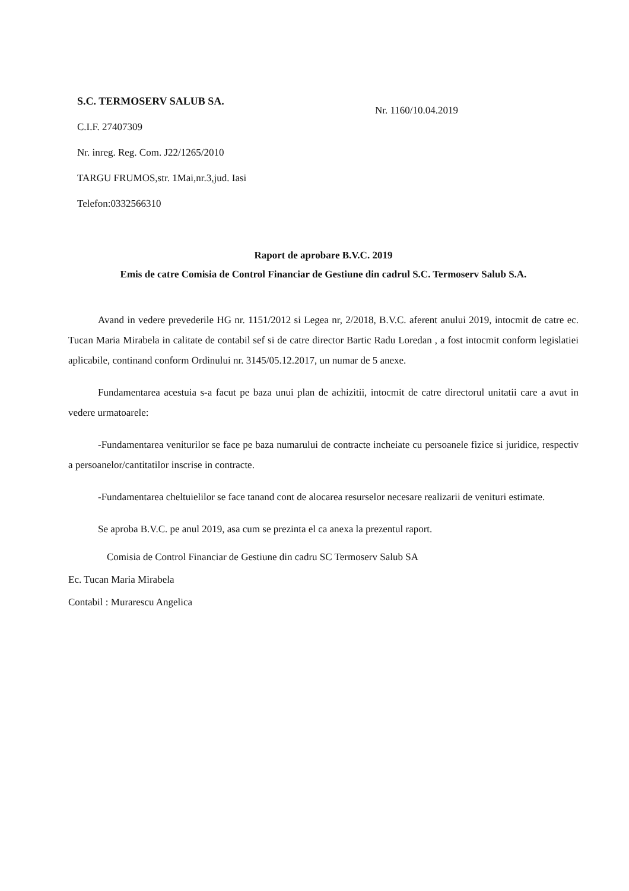S.C. TERMOSERV SALUB SA.
C.I.F. 27407309
Nr. inreg. Reg. Com. J22/1265/2010
TARGU FRUMOS,str. 1Mai,nr.3,jud. Iasi
Telefon:0332566310
Nr. 1160/10.04.2019
Raport de aprobare B.V.C. 2019
Emis de catre Comisia de Control Financiar de Gestiune din cadrul S.C. Termoserv Salub S.A.
Avand in vedere prevederile HG nr. 1151/2012 si Legea nr, 2/2018, B.V.C. aferent anului 2019, intocmit de catre ec. Tucan Maria Mirabela in calitate de contabil sef si de catre director Bartic Radu Loredan , a fost intocmit conform legislatiei aplicabile, continand conform Ordinului nr. 3145/05.12.2017, un numar de 5 anexe.
Fundamentarea acestuia s-a facut pe baza unui plan de achizitii, intocmit de catre directorul unitatii care a avut in vedere urmatoarele:
-Fundamentarea veniturilor se face pe baza numarului de contracte incheiate cu persoanele fizice si juridice, respectiv a persoanelor/cantitatilor inscrise in contracte.
-Fundamentarea cheltuielilor se face tanand cont de alocarea resurselor necesare realizarii de venituri estimate.
Se aproba B.V.C. pe anul 2019, asa cum se prezinta el ca anexa la prezentul raport.
Comisia de Control Financiar de Gestiune din cadru SC Termoserv Salub SA
Ec. Tucan Maria Mirabela
Contabil : Murarescu Angelica